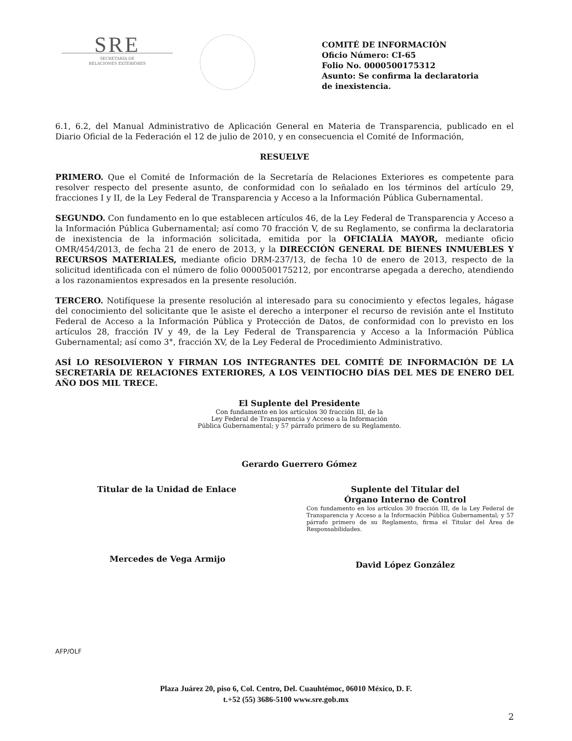SRE
SECRETARÍA DE
RELACIONES EXTERIORES
COMITÉ DE INFORMACIÓN
Oficio Número: CI-65
Folio No. 0000500175312
Asunto: Se confirma la declaratoria
de inexistencia.
6.1, 6.2, del Manual Administrativo de Aplicación General en Materia de Transparencia, publicado en el Diario Oficial de la Federación el 12 de julio de 2010, y en consecuencia el Comité de Información,
RESUELVE
PRIMERO. Que el Comité de Información de la Secretaría de Relaciones Exteriores es competente para resolver respecto del presente asunto, de conformidad con lo señalado en los términos del artículo 29, fracciones I y II, de la Ley Federal de Transparencia y Acceso a la Información Pública Gubernamental.
SEGUNDO. Con fundamento en lo que establecen artículos 46, de la Ley Federal de Transparencia y Acceso a la Información Pública Gubernamental; así como 70 fracción V, de su Reglamento, se confirma la declaratoria de inexistencia de la información solicitada, emitida por la OFICIALÍA MAYOR, mediante oficio OMR/454/2013, de fecha 21 de enero de 2013, y la DIRECCIÓN GENERAL DE BIENES INMUEBLES Y RECURSOS MATERIALES, mediante oficio DRM-237/13, de fecha 10 de enero de 2013, respecto de la solicitud identificada con el número de folio 0000500175212, por encontrarse apegada a derecho, atendiendo a los razonamientos expresados en la presente resolución.
TERCERO. Notifíquese la presente resolución al interesado para su conocimiento y efectos legales, hágase del conocimiento del solicitante que le asiste el derecho a interponer el recurso de revisión ante el Instituto Federal de Acceso a la Información Pública y Protección de Datos, de conformidad con lo previsto en los artículos 28, fracción IV y 49, de la Ley Federal de Transparencia y Acceso a la Información Pública Gubernamental; así como 3°, fracción XV, de la Ley Federal de Procedimiento Administrativo.
ASÍ LO RESOLVIERON Y FIRMAN LOS INTEGRANTES DEL COMITÉ DE INFORMACIÓN DE LA SECRETARÍA DE RELACIONES EXTERIORES, A LOS VEINTIOCHO DÍAS DEL MES DE ENERO DEL AÑO DOS MIL TRECE.
El Suplente del Presidente
Con fundamento en los artículos 30 fracción III, de la
Ley Federal de Transparencia y Acceso a la Información
Pública Gubernamental; y 57 párrafo primero de su Reglamento.
Gerardo Guerrero Gómez
Titular de la Unidad de Enlace
Mercedes de Vega Armijo
Suplente del Titular del
Órgano Interno de Control
Con fundamento en los artículos 30 fracción III, de la Ley Federal de Transparencia y Acceso a la Información Pública Gubernamental; y 57 párrafo primero de su Reglamento, firma el Titular del Área de Responsabilidades.
David López González
AFP/OLF
Plaza Juárez 20, piso 6, Col. Centro, Del. Cuauhtémoc, 06010 México, D. F.
t.+52 (55) 3686-5100 www.sre.gob.mx
2